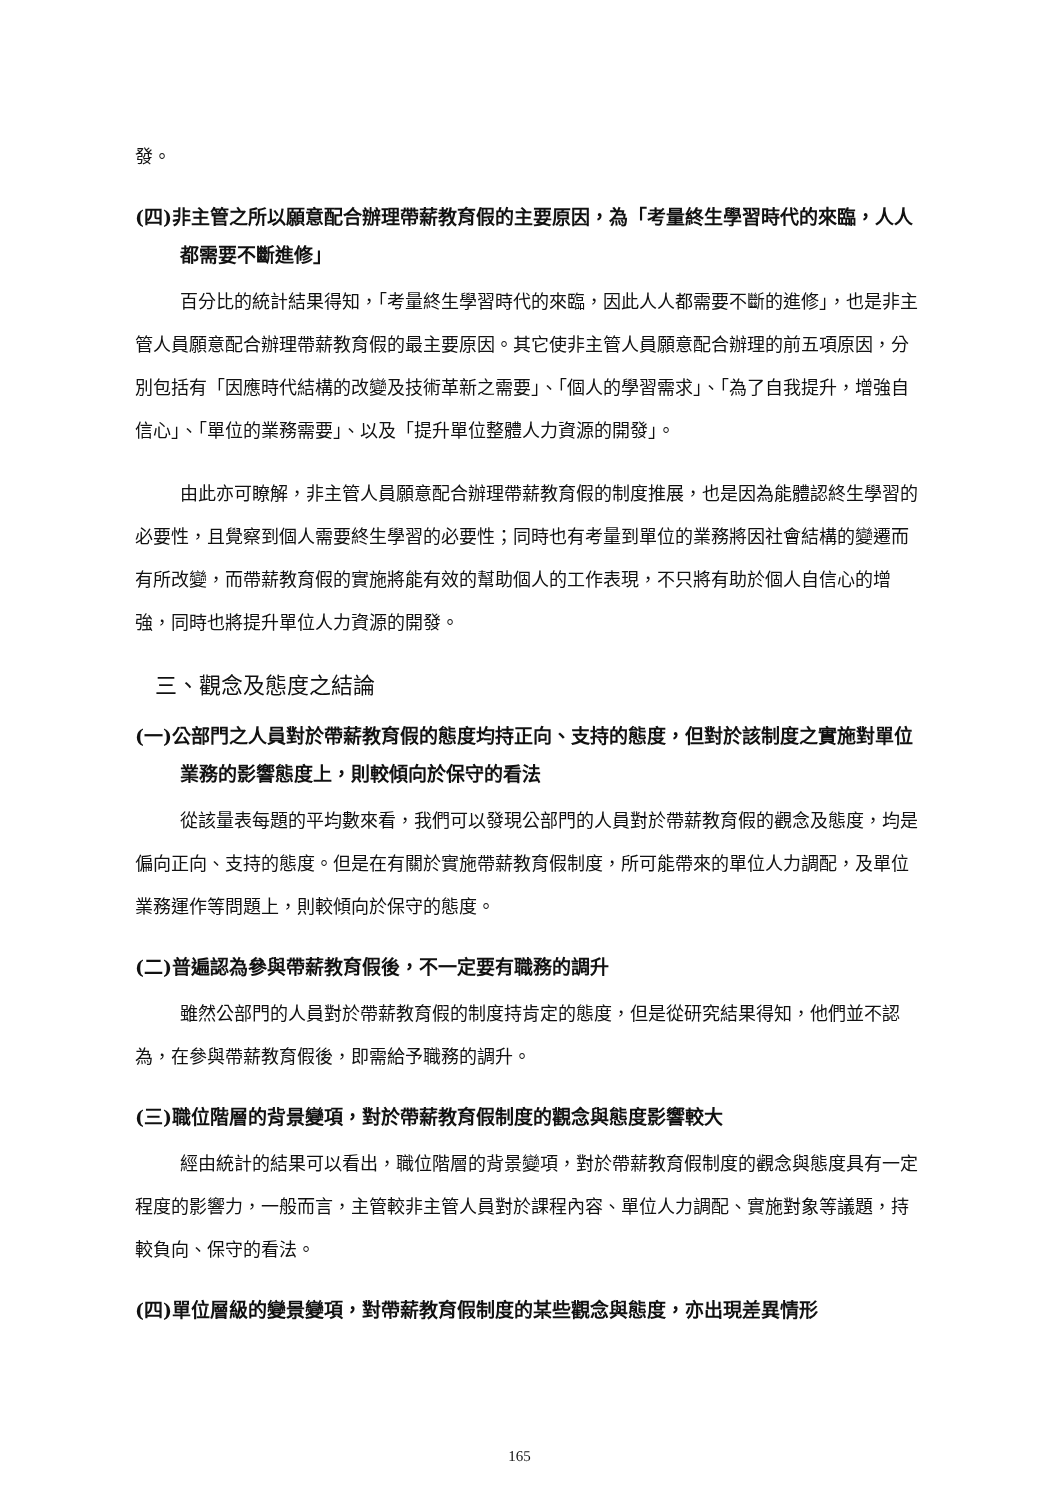發。
(四)非主管之所以願意配合辦理帶薪教育假的主要原因，為「考量終生學習時代的來臨，人人都需要不斷進修」
百分比的統計結果得知，「考量終生學習時代的來臨，因此人人都需要不斷的進修」，也是非主管人員願意配合辦理帶薪教育假的最主要原因。其它使非主管人員願意配合辦理的前五項原因，分別包括有「因應時代結構的改變及技術革新之需要」、「個人的學習需求」、「為了自我提升，增強自信心」、「單位的業務需要」、以及「提升單位整體人力資源的開發」。
由此亦可瞭解，非主管人員願意配合辦理帶薪教育假的制度推展，也是因為能體認終生學習的必要性，且覺察到個人需要終生學習的必要性；同時也有考量到單位的業務將因社會結構的變遷而有所改變，而帶薪教育假的實施將能有效的幫助個人的工作表現，不只將有助於個人自信心的增強，同時也將提升單位人力資源的開發。
三、觀念及態度之結論
(一)公部門之人員對於帶薪教育假的態度均持正向、支持的態度，但對於該制度之實施對單位業務的影響態度上，則較傾向於保守的看法
從該量表每題的平均數來看，我們可以發現公部門的人員對於帶薪教育假的觀念及態度，均是偏向正向、支持的態度。但是在有關於實施帶薪教育假制度，所可能帶來的單位人力調配，及單位業務運作等問題上，則較傾向於保守的態度。
(二)普遍認為參與帶薪教育假後，不一定要有職務的調升
雖然公部門的人員對於帶薪教育假的制度持肯定的態度，但是從研究結果得知，他們並不認為，在參與帶薪教育假後，即需給予職務的調升。
(三)職位階層的背景變項，對於帶薪教育假制度的觀念與態度影響較大
經由統計的結果可以看出，職位階層的背景變項，對於帶薪教育假制度的觀念與態度具有一定程度的影響力，一般而言，主管較非主管人員對於課程內容、單位人力調配、實施對象等議題，持較負向、保守的看法。
(四)單位層級的變景變項，對帶薪教育假制度的某些觀念與態度，亦出現差異情形
165